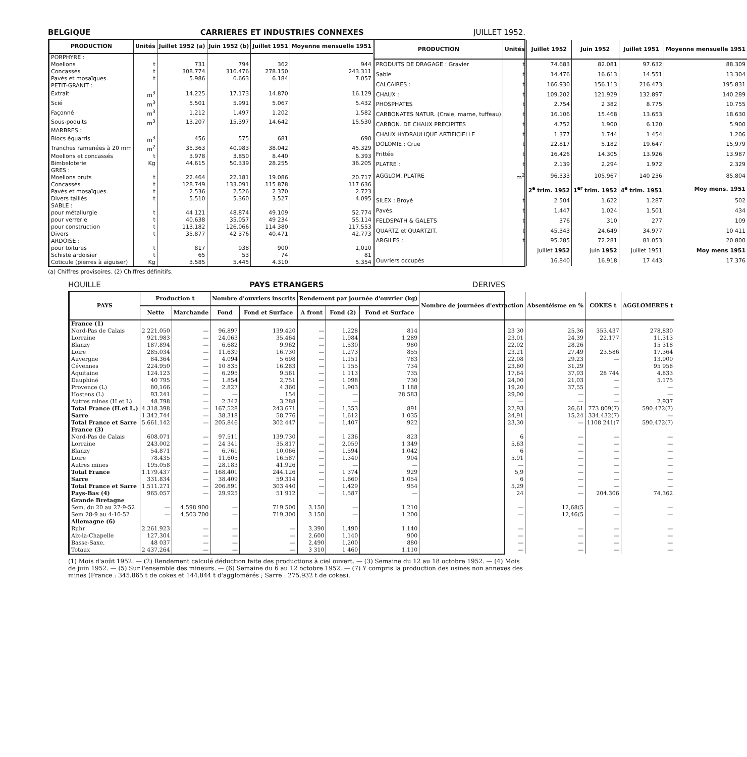BELGIQUE CARRIERES ET INDUSTRIES CONNEXES JUILLET 1952.
| PRODUCTION | Unités | Juillet 1952 (a) | Juin 1952 (b) | Juillet 1951 | Moyenne mensuelle 1951 |
| --- | --- | --- | --- | --- | --- |
| PORPHYRE : | | | | | |
| Moellons | t | 731 | 794 | 362 | 944 |
| Concassés | t | 308.774 | 316.476 | 278.150 | 243.311 |
| Pavés et mosaïques. | t | 5.986 | 6.663 | 6.184 | 7.057 |
| PETIT-GRANIT : | | | | | |
| Extrait | m<sup>3</sup> | 14.225 | 17.173 | 14.870 | 16.129 |
| Scié | m<sup>3</sup> | 5.501 | 5.991 | 5.067 | 5.432 |
| Façonné | m<sup>3</sup> | 1.212 | 1.497 | 1.202 | 1.582 |
| Sous-poduits | m<sup>3</sup> | 13.207 | 15.397 | 14.642 | 15.530 |
| MARBRES : | | | | | |
| Blocs équarris | m<sup>3</sup> | 456 | 575 | 681 | 690 |
| Tranches ramenées à 20 mm | m<sup>2</sup> | 35.363 | 40.983 | 38.042 | 45.329 |
| Moellons et concassés | t | 3.978 | 3.850 | 8.440 | 6.393 |
| Bimbeloterie | Kg | 44.615 | 50.339 | 28.255 | 36.205 |
| GRES : | | | | | |
| Moellons bruts | t | 22.464 | 22.181 | 19.086 | 20.717 |
| Concassés | t | 128.749 | 133.091 | 115 878 | 117 636 |
| Pavés et mosaïques. | t | 2.536 | 2.526 | 2 370 | 2.723 |
| Divers taillés | t | 5.510 | 5.360 | 3.527 | 4.095 |
| SABLE : | | | | | |
| pour métallurgie | t | 44 121 | 48.874 | 49.109 | 52.774 |
| pour verrerie | t | 40.638 | 35.057 | 49 234 | 55.114 |
| pour construction | t | 113.182 | 126.066 | 114 380 | 117.553 |
| Divers | t | 35.877 | 42 376 | 40.471 | 42.773 |
| ARDOISE : | | | | | |
| pour toitures | t | 817 | 938 | 900 | 1,010 |
| Schiste ardoisier | t | 65 | 53 | 74 | 81 |
| Coticule (pierres à aiguiser) | Kg | 3.585 | 5.445 | 4.310 | 5.354 |
| PRODUCTION | Unités | Juillet 1952 | Juin 1952 | Juillet 1951 | Moyenne mensuelle 1951 |
| --- | --- | --- | --- | --- | --- |
| PRODUITS DE DRAGAGE : Gravier | t | 74.683 | 82.081 | 97.632 | 88.309 |
| Sable | t | 14.476 | 16.613 | 14.551 | 13.304 |
| CALCAIRES : | t | 166.930 | 156.113 | 216.473 | 195.831 |
| CHAUX : | t | 109.202 | 121.929 | 132.897 | 140.289 |
| PHOSPHATES | t | 2.754 | 2 382 | 8.775 | 10.755 |
| CARBONATES NATUR. (Craie, marne, tuffeau) | t | 16.106 | 15.468 | 13.653 | 18.630 |
| CARBON. DE CHAUX PRECIPITES | t | 4.752 | 1.900 | 6.120 | 5.900 |
| CHAUX HYDRAULIQUE ARTIFICIELLE | t | 1 377 | 1.744 | 1 454 | 1.206 |
| DOLOMIE : Crue | t | 22.817 | 5.182 | 19.647 | 15,979 |
| Frittée | t | 16.426 | 14.305 | 13.926 | 13.987 |
| PLATRE : | t | 2.139 | 2.294 | 1.972 | 2.329 |
| AGGLOM. PLATRE | m<sup>2</sup> | 96.333 | 105.967 | 140 236 | 85.804 |
| | | 2<sup>e</sup> trim. 1952 | 1<sup>er</sup> trim. 1952 | 4<sup>e</sup> trim. 1951 | Moy mens. 1951 |
| SILEX : Broyé | t | 2 504 | 1.622 | 1.287 | 502 |
| Pavés. | t | 1.447 | 1.024 | 1.501 | 434 |
| FELDSPATH & GALETS | t | 376 | 310 | 277 | 109 |
| QUARTZ et QUARTZIT. | t | 45.343 | 24.649 | 34.977 | 10 411 |
| ARGILES : | t | 95.285 | 72.281 | 81.053 | 20.800 |
| | | Juillet 1952 | Juin 1952 | Juillet 1951 | Moy mens 1951 |
| Ouvriers occupés | | 16.840 | 16.918 | 17 443 | 17.376 |
(a) Chiffres provisoires. (2) Chiffres définitifs.
HOUILLE PAYS ETRANGERS DERIVES
| PAYS | Production t | | Nombre d'ouvriers inscrits | | Rendement par journée d'ouvrier (kg) | | | Nombre de journées d'extraction | Absentéisme en % | COKES t | AGGLOMERES t |
| --- | --- | --- | --- | --- | --- | --- | --- | --- | --- | --- | --- |
| | Nette | Marchande | Fond | Fond et Surface | A front | Fond (2) | Fond et Surface | | | | |
| France (1) | | | | | | | | | | | |
| Nord-Pas de Calais | 2 221.050 | — | 96.897 | 139.420 | — | 1.228 | 814 | 23 30 | 25,36 | 353.437 | 278.830 |
| Lorraine | 921.983 | — | 24.063 | 35.464 | — | 1.984 | 1.289 | 23,01 | 24,39 | 22.177 | 11.313 |
| Blanzy | 187.894 | — | 6.682 | 9.962 | — | 1.530 | 980 | 22,02 | 28,26 | | 15 318 |
| Loire | 285.034 | — | 11.639 | 16.730 | — | 1.273 | 855 | 23,21 | 27,49 | 23.586 | 17.364 |
| Auvergne | 84.364 | — | 4.094 | 5 698 | — | 1.151 | 783 | 22,08 | 29,23 | — | 13.900 |
| Cévennes | 224.950 | — | 10 835 | 16.283 | — | 1 155 | 734 | 23,60 | 31,29 | | 95 958 |
| Aquitaine | 124.123 | — | 6.295 | 9.561 | — | 1 113 | 735 | 17,64 | 37,93 | 28 744 | 4.833 |
| Dauphiné | 40 795 | — | 1.854 | 2,751 | — | 1 098 | 730 | 24,00 | 21,03 | — | 5.175 |
| Provence (L) | 80,166 | — | 2.827 | 4.360 | — | 1.903 | 1 188 | 19,20 | 37,55 | — | — |
| Hostens (L) | 93.241 | — | — | 154 | — | — | 28 583 | 29,00 | — | — | — |
| Autres mines (H et L) | 48.798 | — | 2 342 | 3.288 | — | — | | — | — | — | 2.937 |
| Total France (H.et L.) | 4.318.398 | — | 167.528 | 243.671 | — | 1.353 | 891 | 22,93 | 26,61 | 773 809(7) | 590.472(7) |
| Sarre | 1.342.744 | — | 38.318 | 58.776 | — | 1.612 | 1 035 | 24,91 | 15,24 | 334.432(7) | — |
| Total France et Sarre | 5.661.142 | — | 205.846 | 302 447 | — | 1.407 | 922 | 23,30 | — | 1108 241(7 | 590.472(7) |
| France (3) | | | | | | | | | | | |
| Nord-Pas de Calais | 608.071 | — | 97.511 | 139.730 | — | 1 236 | 823 | 6 | — | — | — |
| Lorraine | 243.002 | — | 24 341 | 35.817 | — | 2.059 | 1 349 | 5,63 | — | — | — |
| Blanzy | 54.871 | — | 6.761 | 10,066 | — | 1.594 | 1.042 | 6 | — | — | — |
| Loire | 78.435 | — | 11.605 | 16.587 | — | 1.340 | 904 | 5,91 | — | — | — |
| Autres mines | 195.058 | — | 28.183 | 41.926 | — | — | — | — | — | — | — |
| Total France | 1.179.437 | — | 168.401 | 244.126 | — | 1 374 | 929 | 5,9 | — | — | — |
| Sarre | 331.834 | — | 38.409 | 59.314 | — | 1.660 | 1.054 | 6 | — | — | — |
| Total France et Sarre | 1.511.271 | — | 206.891 | 303 440 | — | 1.429 | 954 | 5,29 | — | — | — |
| Pays-Bas (4) | 965.057 | — | 29.925 | 51 912 | — | 1.587 | — | 24 | — | 204.306 | 74.362 |
| Grande Bretagne | | | | | | | | | | | |
| Sem. du 20 au 27-9-52 | — | 4.598 900 | — | 719.500 | 3.150 | — | 1.210 | — | 12,68(5 | — | — |
| Sem 28-9 au 4-10-52 | — | 4.503.700 | — | 719.300 | 3 150 | — | 1.200 | — | 12,46(5 | — | — |
| Allemagne (6) | | | | | | | | | | | |
| Ruhr | 2.261.923 | — | — | — | 3.390 | 1.490 | 1.140 | — | — | — | — |
| Aix-la-Chapelle | 127.304 | — | — | — | 2.600 | 1.140 | 900 | — | — | — | — |
| Basse-Saxe. | 48 037 | — | — | — | 2.490 | 1.200 | 880 | — | — | — | — |
| Totaux | 2 437.264 | — | — | — | 3 310 | 1 460 | 1.110 | — | — | — | — |
(1) Mois d'août 1952. — (2) Rendement calculé déduction faite des productions à ciel ouvert. — (3) Semaine du 12 au 18 octobre 1952. — (4) Mois de juin 1952. — (5) Sur l'ensemble des mineurs. — (6) Semaine du 6 au 12 octobre 1952. — (7) Y compris la production des usines non annexes des mines (France : 345.865 t de cokes et 144.844 t d'agglomérés ; Sarre : 275.932 t de cokes).